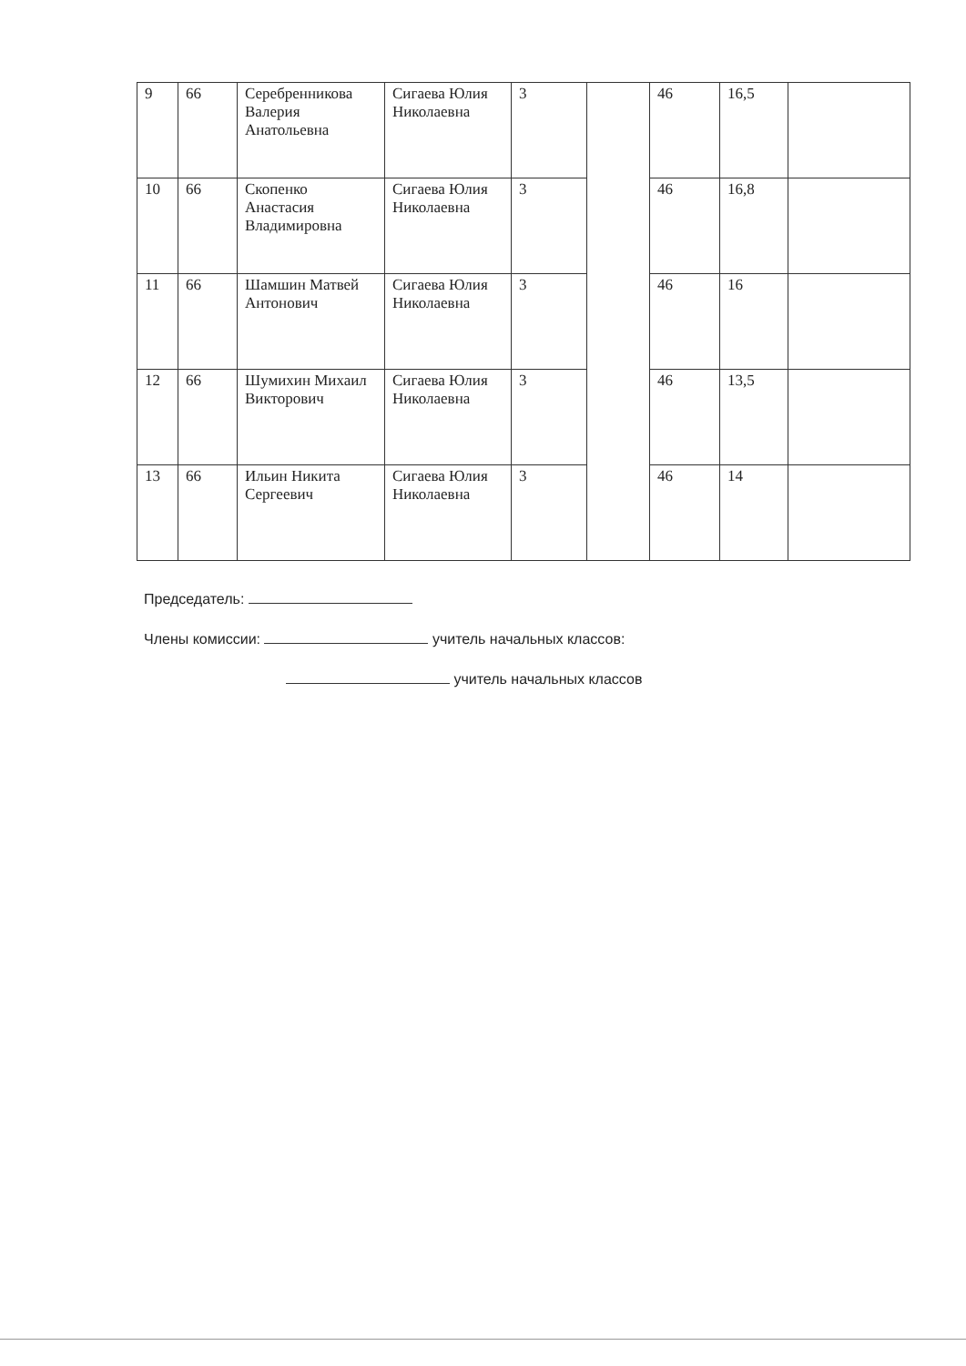| 9 | 66 | Серебренникова Валерия Анатольевна | Сигаева Юлия Николаевна | 3 | | 46 | 16,5 | |
| 10 | 66 | Скопенко Анастасия Владимировна | Сигаева Юлия Николаевна | 3 | | 46 | 16,8 | |
| 11 | 66 | Шамшин Матвей Антонович | Сигаева Юлия Николаевна | 3 | | 46 | 16 | |
| 12 | 66 | Шумихин Михаил Викторович | Сигаева Юлия Николаевна | 3 | | 46 | 13,5 | |
| 13 | 66 | Ильин Никита Сергеевич | Сигаева Юлия Николаевна | 3 | | 46 | 14 | |
Председатель:
Члены комиссии: учитель начальных классов:
учитель начальных классов